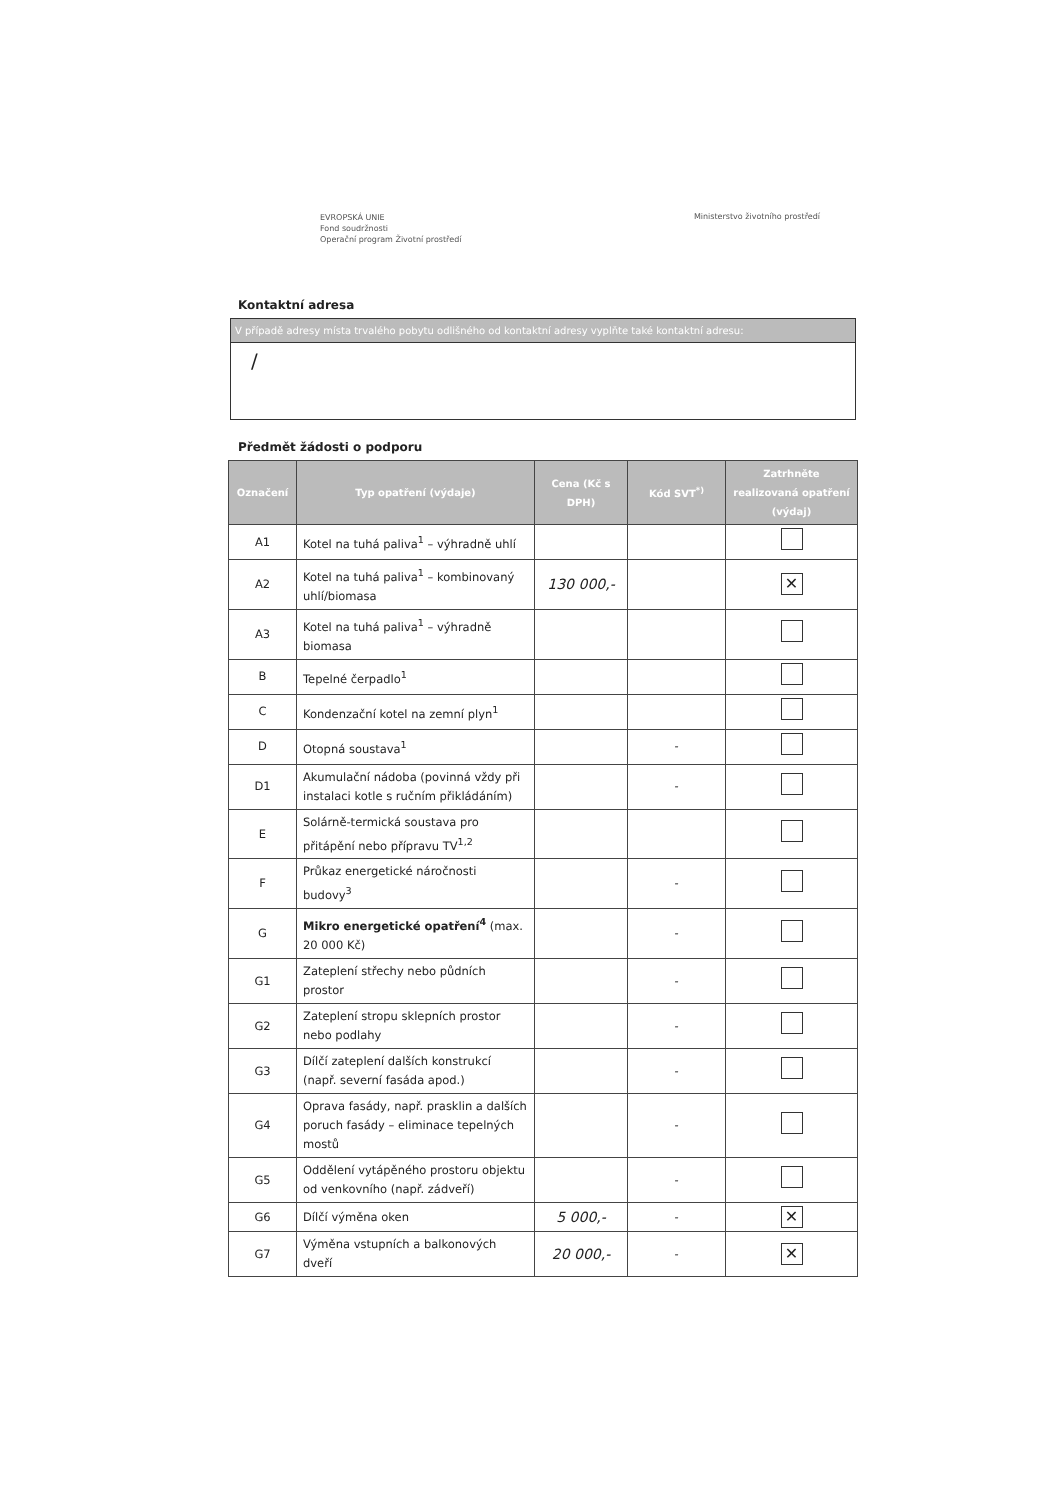EVROPSKÁ UNIE
Fond soudržnosti
Operační program Životní prostředí
Ministerstvo životního prostředí
Kontaktní adresa
V případě adresy místa trvalého pobytu odlišného od kontaktní adresy vyplňte také kontaktní adresu:
/
Předmět žádosti o podporu
| Označení | Typ opatření (výdaje) | Cena (Kč s DPH) | Kód SVT<sup>*)</sup> | Zatrhněte realizovaná opatření (výdaj) |
| --- | --- | --- | --- | --- |
| A1 | Kotel na tuhá paliva<sup>1</sup> – výhradně uhlí | | | |
| A2 | Kotel na tuhá paliva<sup>1</sup> – kombinovaný uhlí/biomasa | 130 000,- | | ✕ |
| A3 | Kotel na tuhá paliva<sup>1</sup> – výhradně biomasa | | | |
| B | Tepelné čerpadlo<sup>1</sup> | | | |
| C | Kondenzační kotel na zemní plyn<sup>1</sup> | | | |
| D | Otopná soustava<sup>1</sup> | | - | |
| D1 | Akumulační nádoba (povinná vždy při instalaci kotle s ručním přikládáním) | | - | |
| E | Solárně-termická soustava pro přitápění nebo přípravu TV<sup>1,2</sup> | | | |
| F | Průkaz energetické náročnosti budovy<sup>3</sup> | | - | |
| G | Mikro energetické opatření<sup>4</sup> (max. 20 000 Kč) | | - | |
| G1 | Zateplení střechy nebo půdních prostor | | - | |
| G2 | Zateplení stropu sklepních prostor nebo podlahy | | - | |
| G3 | Dílčí zateplení dalších konstrukcí (např. severní fasáda apod.) | | - | |
| G4 | Oprava fasády, např. prasklin a dalších poruch fasády – eliminace tepelných mostů | | - | |
| G5 | Oddělení vytápěného prostoru objektu od venkovního (např. zádveří) | | - | |
| G6 | Dílčí výměna oken | 5 000,- | - | ✕ |
| G7 | Výměna vstupních a balkonových dveří | 20 000,- | - | ✕ |